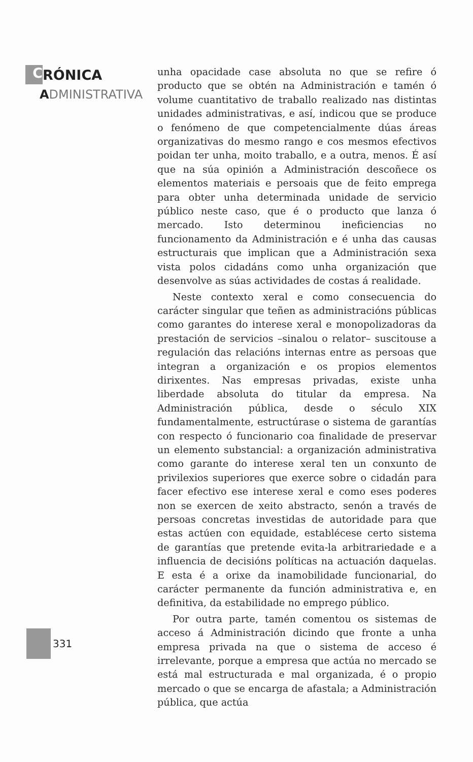C RÓNICA
ADMINISTRATIVA
unha opacidade case absoluta no que se refire ó producto que se obtén na Administración e tamén ó volume cuantitativo de traballo realizado nas distintas unidades administrativas, e así, indicou que se produce o fenómeno de que competencialmente dúas áreas organizativas do mesmo rango e cos mesmos efectivos poidan ter unha, moito traballo, e a outra, menos. É así que na súa opinión a Administración descoñece os elementos materiais e persoais que de feito emprega para obter unha determinada unidade de servicio público neste caso, que é o producto que lanza ó mercado. Isto determinou ineficiencias no funcionamento da Administración e é unha das causas estructurais que implican que a Administración sexa vista polos cidadáns como unha organización que desenvolve as súas actividades de costas á realidade.
Neste contexto xeral e como consecuencia do carácter singular que teñen as administracións públicas como garantes do interese xeral e monopolizadoras da prestación de servicios –sinalou o relator– suscitouse a regulación das relacións internas entre as persoas que integran a organización e os propios elementos dirixentes. Nas empresas privadas, existe unha liberdade absoluta do titular da empresa. Na Administración pública, desde o século XIX fundamentalmente, estructúrase o sistema de garantías con respecto ó funcionario coa finalidade de preservar un elemento substancial: a organización administrativa como garante do interese xeral ten un conxunto de privilexios superiores que exerce sobre o cidadán para facer efectivo ese interese xeral e como eses poderes non se exercen de xeito abstracto, senón a través de persoas concretas investidas de autoridade para que estas actúen con equidade, establécese certo sistema de garantías que pretende evita-la arbitrariedade e a influencia de decisións políticas na actuación daquelas. E esta é a orixe da inamobilidade funcionarial, do carácter permanente da función administrativa e, en definitiva, da estabilidade no emprego público.
Por outra parte, tamén comentou os sistemas de acceso á Administración dicindo que fronte a unha empresa privada na que o sistema de acceso é irrelevante, porque a empresa que actúa no mercado se está mal estructurada e mal organizada, é o propio mercado o que se encarga de afastala; a Administración pública, que actúa
331